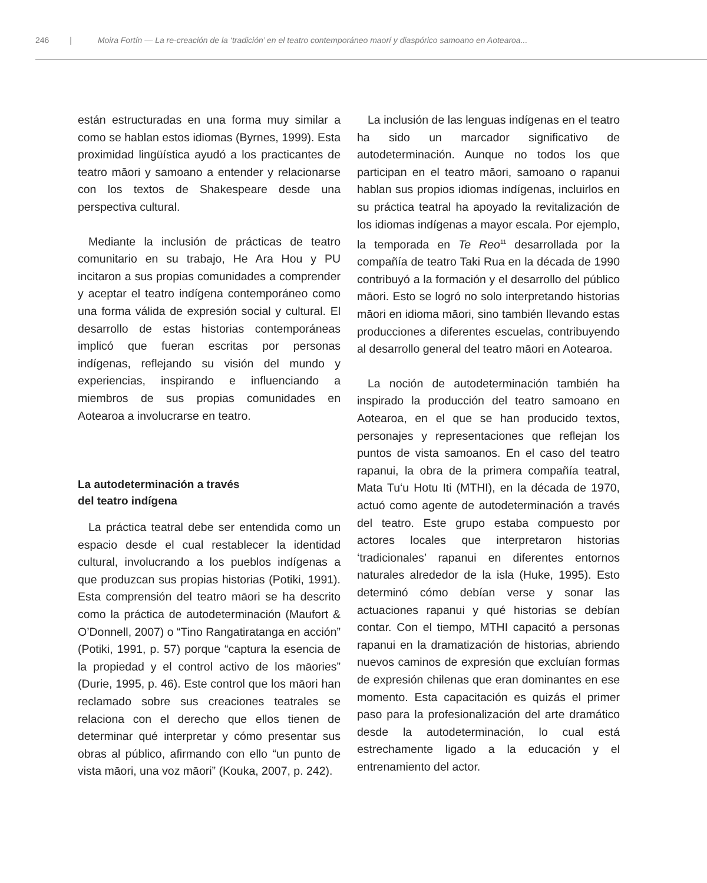246 | Moira Fortín — La re-creación de la ‘tradición’ en el teatro contemporáneo maorí y diaspórico samoano en Aotearoa...
están estructuradas en una forma muy similar a como se hablan estos idiomas (Byrnes, 1999). Esta proximidad lingüística ayudó a los practicantes de teatro māori y samoano a entender y relacionarse con los textos de Shakespeare desde una perspectiva cultural.
Mediante la inclusión de prácticas de teatro comunitario en su trabajo, He Ara Hou y PU incitaron a sus propias comunidades a comprender y aceptar el teatro indígena contemporáneo como una forma válida de expresión social y cultural. El desarrollo de estas historias contemporáneas implicó que fueran escritas por personas indígenas, reflejando su visión del mundo y experiencias, inspirando e influenciando a miembros de sus propias comunidades en Aotearoa a involucrarse en teatro.
La autodeterminación a través
del teatro indígena
La práctica teatral debe ser entendida como un espacio desde el cual restablecer la identidad cultural, involucrando a los pueblos indígenas a que produzcan sus propias historias (Potiki, 1991). Esta comprensión del teatro māori se ha descrito como la práctica de autodeterminación (Maufort & O’Donnell, 2007) o “Tino Rangatiratanga en acción” (Potiki, 1991, p. 57) porque “captura la esencia de la propiedad y el control activo de los māories” (Durie, 1995, p. 46). Este control que los māori han reclamado sobre sus creaciones teatrales se relaciona con el derecho que ellos tienen de determinar qué interpretar y cómo presentar sus obras al público, afirmando con ello “un punto de vista māori, una voz māori” (Kouka, 2007, p. 242).
La inclusión de las lenguas indígenas en el teatro ha sido un marcador significativo de autodeterminación. Aunque no todos los que participan en el teatro māori, samoano o rapanui hablan sus propios idiomas indígenas, incluirlos en su práctica teatral ha apoyado la revitalización de los idiomas indígenas a mayor escala. Por ejemplo, la temporada en Te Reo<sup>11</sup> desarrollada por la compañía de teatro Taki Rua en la década de 1990 contribuyó a la formación y el desarrollo del público māori. Esto se logró no solo interpretando historias māori en idioma māori, sino también llevando estas producciones a diferentes escuelas, contribuyendo al desarrollo general del teatro māori en Aotearoa.
La noción de autodeterminación también ha inspirado la producción del teatro samoano en Aotearoa, en el que se han producido textos, personajes y representaciones que reflejan los puntos de vista samoanos. En el caso del teatro rapanui, la obra de la primera compañía teatral, Mata Tu‘u Hotu Iti (MTHI), en la década de 1970, actuó como agente de autodeterminación a través del teatro. Este grupo estaba compuesto por actores locales que interpretaron historias ‘tradicionales’ rapanui en diferentes entornos naturales alrededor de la isla (Huke, 1995). Esto determinó cómo debían verse y sonar las actuaciones rapanui y qué historias se debían contar. Con el tiempo, MTHI capacitó a personas rapanui en la dramatización de historias, abriendo nuevos caminos de expresión que excluían formas de expresión chilenas que eran dominantes en ese momento. Esta capacitación es quizás el primer paso para la profesionalización del arte dramático desde la autodeterminación, lo cual está estrechamente ligado a la educación y el entrenamiento del actor.